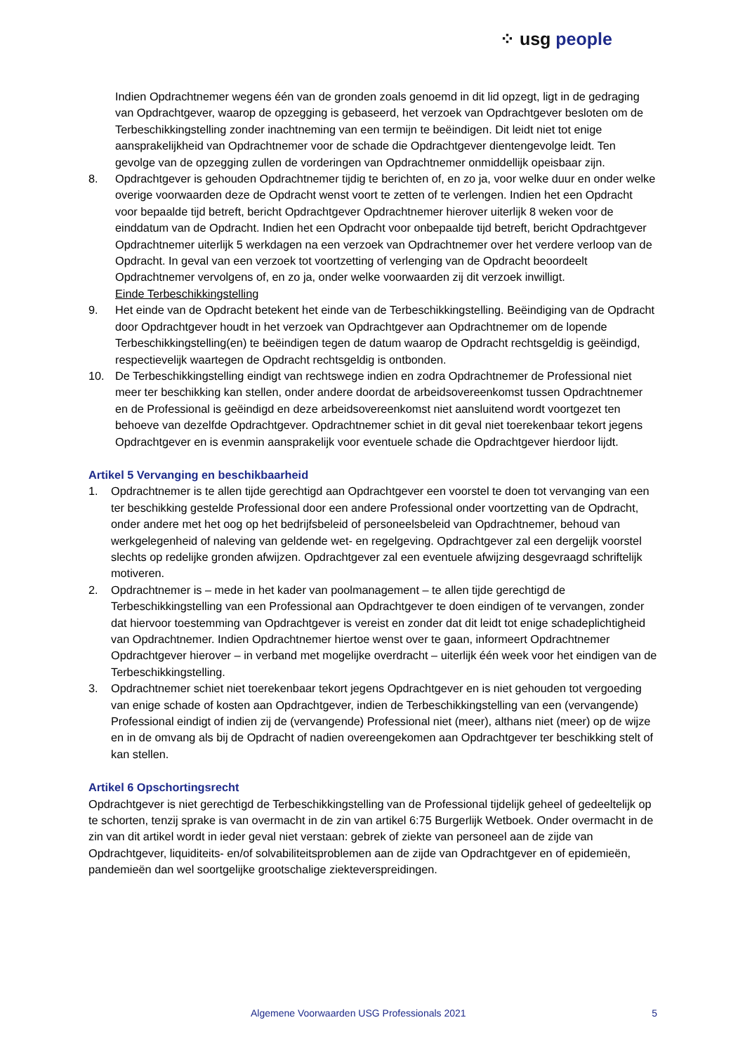⁘ usg people
Indien Opdrachtnemer wegens één van de gronden zoals genoemd in dit lid opzegt, ligt in de gedraging van Opdrachtgever, waarop de opzegging is gebaseerd, het verzoek van Opdrachtgever besloten om de Terbeschikkingstelling zonder inachtneming van een termijn te beëindigen. Dit leidt niet tot enige aansprakelijkheid van Opdrachtnemer voor de schade die Opdrachtgever dientengevolge leidt. Ten gevolge van de opzegging zullen de vorderingen van Opdrachtnemer onmiddellijk opeisbaar zijn.
8. Opdrachtgever is gehouden Opdrachtnemer tijdig te berichten of, en zo ja, voor welke duur en onder welke overige voorwaarden deze de Opdracht wenst voort te zetten of te verlengen. Indien het een Opdracht voor bepaalde tijd betreft, bericht Opdrachtgever Opdrachtnemer hierover uiterlijk 8 weken voor de einddatum van de Opdracht. Indien het een Opdracht voor onbepaalde tijd betreft, bericht Opdrachtgever Opdrachtnemer uiterlijk 5 werkdagen na een verzoek van Opdrachtnemer over het verdere verloop van de Opdracht. In geval van een verzoek tot voortzetting of verlenging van de Opdracht beoordeelt Opdrachtnemer vervolgens of, en zo ja, onder welke voorwaarden zij dit verzoek inwilligt.
Einde Terbeschikkingstelling
9. Het einde van de Opdracht betekent het einde van de Terbeschikkingstelling. Beëindiging van de Opdracht door Opdrachtgever houdt in het verzoek van Opdrachtgever aan Opdrachtnemer om de lopende Terbeschikkingstelling(en) te beëindigen tegen de datum waarop de Opdracht rechtsgeldig is geëindigd, respectievelijk waartegen de Opdracht rechtsgeldig is ontbonden.
10. De Terbeschikkingstelling eindigt van rechtswege indien en zodra Opdrachtnemer de Professional niet meer ter beschikking kan stellen, onder andere doordat de arbeidsovereenkomst tussen Opdrachtnemer en de Professional is geëindigd en deze arbeidsovereenkomst niet aansluitend wordt voortgezet ten behoeve van dezelfde Opdrachtgever. Opdrachtnemer schiet in dit geval niet toerekenbaar tekort jegens Opdrachtgever en is evenmin aansprakelijk voor eventuele schade die Opdrachtgever hierdoor lijdt.
Artikel 5 Vervanging en beschikbaarheid
1. Opdrachtnemer is te allen tijde gerechtigd aan Opdrachtgever een voorstel te doen tot vervanging van een ter beschikking gestelde Professional door een andere Professional onder voortzetting van de Opdracht, onder andere met het oog op het bedrijfsbeleid of personeelsbeleid van Opdrachtnemer, behoud van werkgelegenheid of naleving van geldende wet- en regelgeving. Opdrachtgever zal een dergelijk voorstel slechts op redelijke gronden afwijzen. Opdrachtgever zal een eventuele afwijzing desgevraagd schriftelijk motiveren.
2. Opdrachtnemer is – mede in het kader van poolmanagement – te allen tijde gerechtigd de Terbeschikkingstelling van een Professional aan Opdrachtgever te doen eindigen of te vervangen, zonder dat hiervoor toestemming van Opdrachtgever is vereist en zonder dat dit leidt tot enige schadeplichtigheid van Opdrachtnemer. Indien Opdrachtnemer hiertoe wenst over te gaan, informeert Opdrachtnemer Opdrachtgever hierover – in verband met mogelijke overdracht – uiterlijk één week voor het eindigen van de Terbeschikkingstelling.
3. Opdrachtnemer schiet niet toerekenbaar tekort jegens Opdrachtgever en is niet gehouden tot vergoeding van enige schade of kosten aan Opdrachtgever, indien de Terbeschikkingstelling van een (vervangende) Professional eindigt of indien zij de (vervangende) Professional niet (meer), althans niet (meer) op de wijze en in de omvang als bij de Opdracht of nadien overeengekomen aan Opdrachtgever ter beschikking stelt of kan stellen.
Artikel 6 Opschortingsrecht
Opdrachtgever is niet gerechtigd de Terbeschikkingstelling van de Professional tijdelijk geheel of gedeeltelijk op te schorten, tenzij sprake is van overmacht in de zin van artikel 6:75 Burgerlijk Wetboek. Onder overmacht in de zin van dit artikel wordt in ieder geval niet verstaan: gebrek of ziekte van personeel aan de zijde van Opdrachtgever, liquiditeits- en/of solvabiliteitsproblemen aan de zijde van Opdrachtgever en of epidemieën, pandemieën dan wel soortgelijke grootschalige ziekteverspreidingen.
Algemene Voorwaarden USG Professionals 2021 5